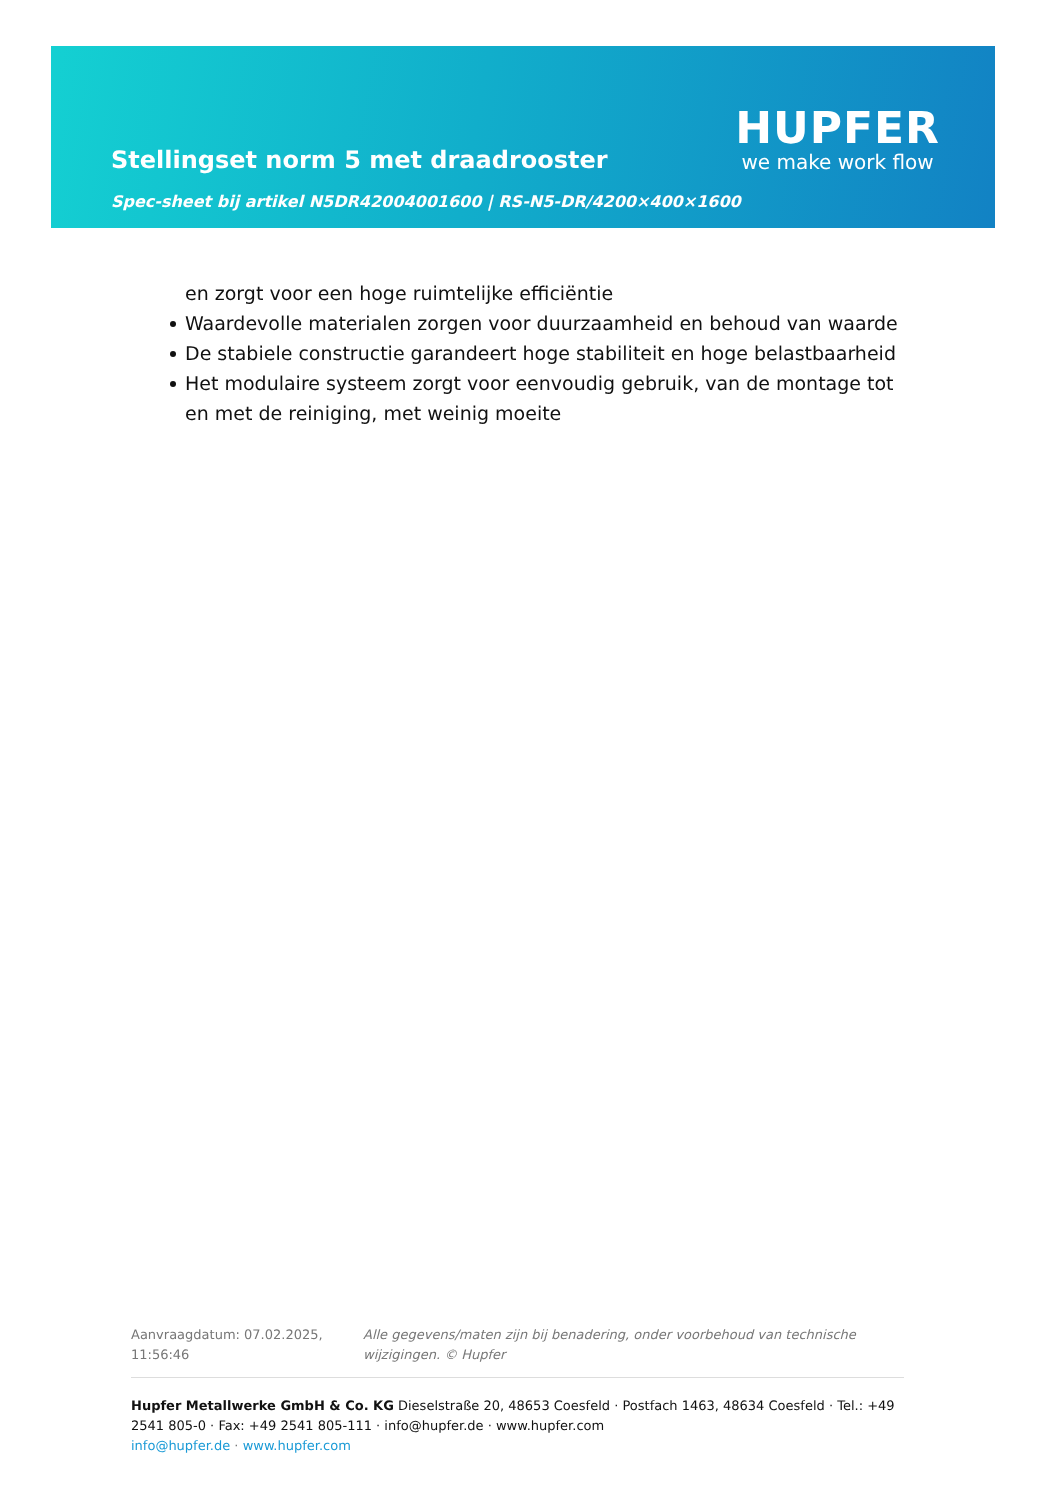Stellingset norm 5 met draadrooster
Spec-sheet bij artikel N5DR42004001600 | RS-N5-DR/4200×400×1600
HUPFER
we make work flow
en zorgt voor een hoge ruimtelijke efficiëntie
Waardevolle materialen zorgen voor duurzaamheid en behoud van waarde
De stabiele constructie garandeert hoge stabiliteit en hoge belastbaarheid
Het modulaire systeem zorgt voor eenvoudig gebruik, van de montage tot en met de reiniging, met weinig moeite
Aanvraagdatum: 07.02.2025, 11:56:46
Alle gegevens/maten zijn bij benadering, onder voorbehoud van technische wijzigingen. © Hupfer
Hupfer Metallwerke GmbH & Co. KG Dieselstraße 20, 48653 Coesfeld · Postfach 1463, 48634 Coesfeld · Tel.: +49 2541 805-0 · Fax: +49 2541 805-111 · info@hupfer.de · www.hupfer.com
info@hupfer.de · www.hupfer.com